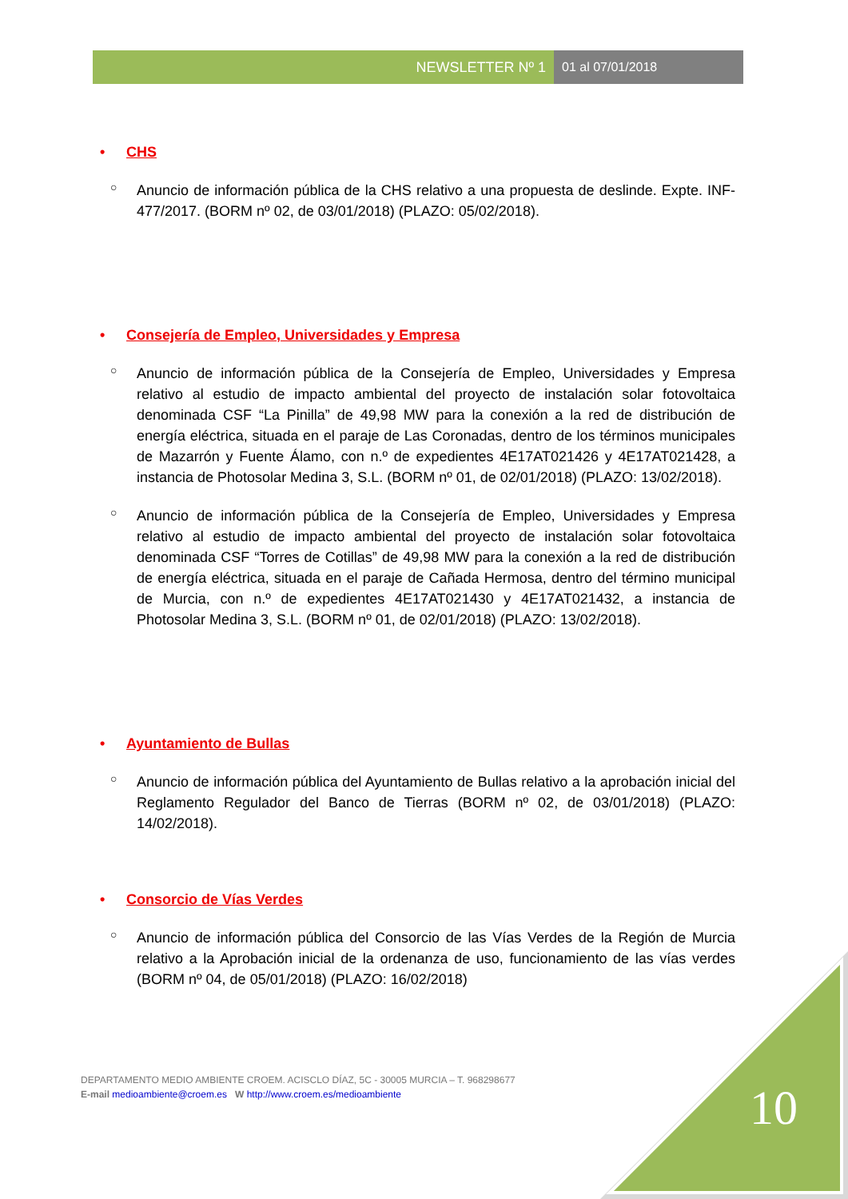NEWSLETTER Nº 1 01 al 07/01/2018
• CHS
○ Anuncio de información pública de la CHS relativo a una propuesta de deslinde. Expte. INF-477/2017. (BORM nº 02, de 03/01/2018) (PLAZO: 05/02/2018).
• Consejería de Empleo, Universidades y Empresa
○ Anuncio de información pública de la Consejería de Empleo, Universidades y Empresa relativo al estudio de impacto ambiental del proyecto de instalación solar fotovoltaica denominada CSF “La Pinilla” de 49,98 MW para la conexión a la red de distribución de energía eléctrica, situada en el paraje de Las Coronadas, dentro de los términos municipales de Mazarrón y Fuente Álamo, con n.º de expedientes 4E17AT021426 y 4E17AT021428, a instancia de Photosolar Medina 3, S.L. (BORM nº 01, de 02/01/2018) (PLAZO: 13/02/2018).
○ Anuncio de información pública de la Consejería de Empleo, Universidades y Empresa relativo al estudio de impacto ambiental del proyecto de instalación solar fotovoltaica denominada CSF “Torres de Cotillas” de 49,98 MW para la conexión a la red de distribución de energía eléctrica, situada en el paraje de Cañada Hermosa, dentro del término municipal de Murcia, con n.º de expedientes 4E17AT021430 y 4E17AT021432, a instancia de Photosolar Medina 3, S.L. (BORM nº 01, de 02/01/2018) (PLAZO: 13/02/2018).
• Ayuntamiento de Bullas
○ Anuncio de información pública del Ayuntamiento de Bullas relativo a la aprobación inicial del Reglamento Regulador del Banco de Tierras (BORM nº 02, de 03/01/2018) (PLAZO: 14/02/2018).
• Consorcio de Vías Verdes
○ Anuncio de información pública del Consorcio de las Vías Verdes de la Región de Murcia relativo a la Aprobación inicial de la ordenanza de uso, funcionamiento de las vías verdes (BORM nº 04, de 05/01/2018) (PLAZO: 16/02/2018)
DEPARTAMENTO MEDIO AMBIENTE CROEM. ACISCLO DÍAZ, 5C - 30005 MURCIA – T. 968298677
E-mail medioambiente@croem.es W http://www.croem.es/medioambiente
10